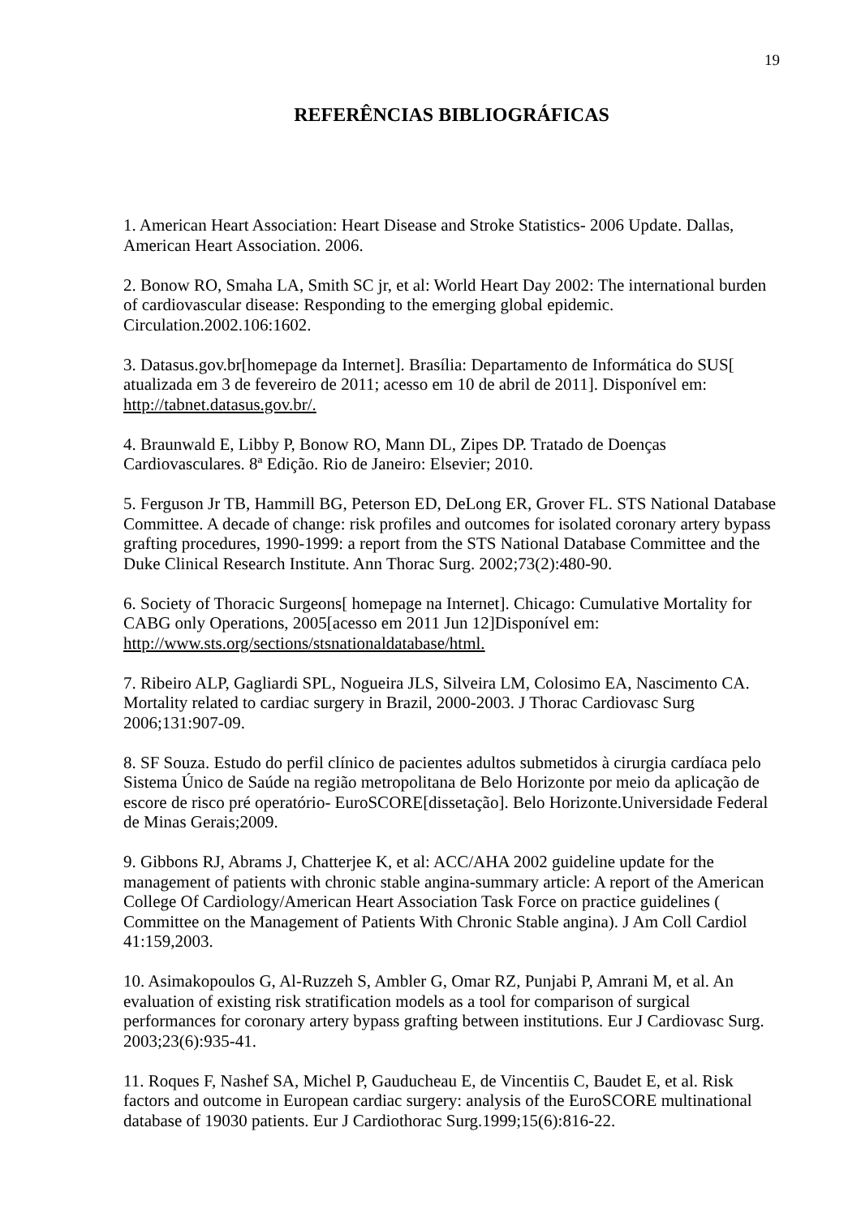19
REFERÊNCIAS BIBLIOGRÁFICAS
1. American Heart Association: Heart Disease and Stroke Statistics- 2006 Update. Dallas, American Heart Association. 2006.
2. Bonow RO, Smaha LA, Smith SC jr, et al: World Heart Day 2002: The international burden of cardiovascular disease: Responding to the emerging global epidemic. Circulation.2002.106:1602.
3. Datasus.gov.br[homepage da Internet]. Brasília: Departamento de Informática do SUS[ atualizada em 3 de fevereiro de 2011; acesso em 10 de abril de 2011]. Disponível em: http://tabnet.datasus.gov.br/.
4. Braunwald E, Libby P, Bonow RO, Mann DL, Zipes DP. Tratado de Doenças Cardiovasculares. 8ª Edição. Rio de Janeiro: Elsevier; 2010.
5. Ferguson Jr TB, Hammill BG, Peterson ED, DeLong ER, Grover FL. STS National Database Committee. A decade of change: risk profiles and outcomes for isolated coronary artery bypass grafting procedures, 1990-1999: a report from the STS National Database Committee and the Duke Clinical Research Institute. Ann Thorac Surg. 2002;73(2):480-90.
6. Society of Thoracic Surgeons[ homepage na Internet]. Chicago: Cumulative Mortality for CABG only Operations, 2005[acesso em 2011 Jun 12]Disponível em: http://www.sts.org/sections/stsnationaldatabase/html.
7. Ribeiro ALP, Gagliardi SPL, Nogueira JLS, Silveira LM, Colosimo EA, Nascimento CA. Mortality related to cardiac surgery in Brazil, 2000-2003. J Thorac Cardiovasc Surg 2006;131:907-09.
8. SF Souza. Estudo do perfil clínico de pacientes adultos submetidos à cirurgia cardíaca pelo Sistema Único de Saúde na região metropolitana de Belo Horizonte por meio da aplicação de escore de risco pré operatório- EuroSCORE[dissetação]. Belo Horizonte.Universidade Federal de Minas Gerais;2009.
9. Gibbons RJ, Abrams J, Chatterjee K, et al: ACC/AHA 2002 guideline update for the management of patients with chronic stable angina-summary article: A report of the American College Of Cardiology/American Heart Association Task Force on practice guidelines ( Committee on the Management of Patients With Chronic Stable angina). J Am Coll Cardiol 41:159,2003.
10. Asimakopoulos G, Al-Ruzzeh S, Ambler G, Omar RZ, Punjabi P, Amrani M, et al. An evaluation of existing risk stratification models as a tool for comparison of surgical performances for coronary artery bypass grafting between institutions. Eur J Cardiovasc Surg. 2003;23(6):935-41.
11. Roques F, Nashef SA, Michel P, Gauducheau E, de Vincentiis C, Baudet E, et al. Risk factors and outcome in European cardiac surgery: analysis of the EuroSCORE multinational database of 19030 patients. Eur J Cardiothorac Surg.1999;15(6):816-22.